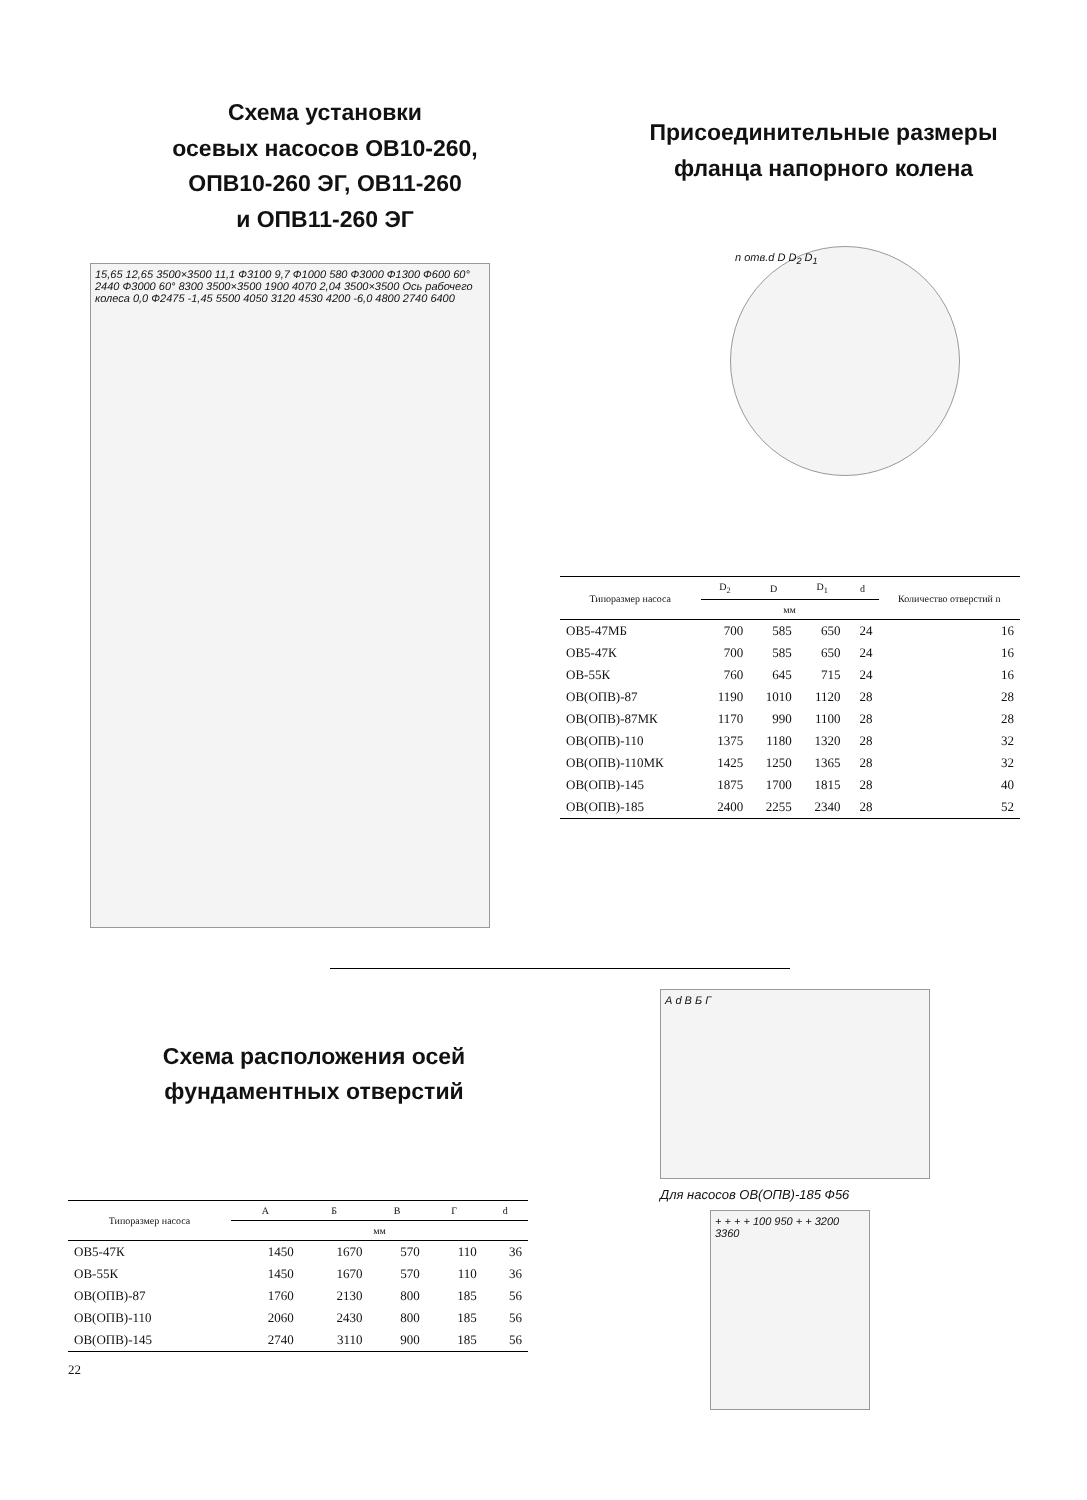Схема установки
осевых насосов ОВ10-260,
ОПВ10-260 ЭГ, ОВ11-260
и ОПВ11-260 ЭГ
15,65 12,65 3500×3500 11,1 Ф3100 9,7 Ф1000 580 Ф3000 Ф1300 Ф600 60° 2440 Ф3000 60° 8300 3500×3500 1900 4070 2,04 3500×3500 Ось рабочего колеса 0,0 Ф2475 -1,45 5500 4050 3120 4530 4200 -6,0 4800 2740 6400
Присоединительные размеры
фланца напорного колена
n отв.d D D<sub>2</sub> D<sub>1</sub>
| Типоразмер насоса | D<sub>2</sub> | D | D<sub>1</sub> | d | Количество отверстий n |
| --- | --- | --- | --- | --- | --- |
| | мм | | | | |
| ОВ5-47МБ | 700 | 585 | 650 | 24 | 16 |
| ОВ5-47К | 700 | 585 | 650 | 24 | 16 |
| ОВ-55К | 760 | 645 | 715 | 24 | 16 |
| ОВ(ОПВ)-87 | 1190 | 1010 | 1120 | 28 | 28 |
| ОВ(ОПВ)-87МК | 1170 | 990 | 1100 | 28 | 28 |
| ОВ(ОПВ)-110 | 1375 | 1180 | 1320 | 28 | 32 |
| ОВ(ОПВ)-110МК | 1425 | 1250 | 1365 | 28 | 32 |
| ОВ(ОПВ)-145 | 1875 | 1700 | 1815 | 28 | 40 |
| ОВ(ОПВ)-185 | 2400 | 2255 | 2340 | 28 | 52 |
Схема расположения осей
фундаментных отверстий
| Типоразмер насоса | А | Б | В | Г | d |
| --- | --- | --- | --- | --- | --- |
| | мм | | | | |
| ОВ5-47К | 1450 | 1670 | 570 | 110 | 36 |
| ОВ-55К | 1450 | 1670 | 570 | 110 | 36 |
| ОВ(ОПВ)-87 | 1760 | 2130 | 800 | 185 | 56 |
| ОВ(ОПВ)-110 | 2060 | 2430 | 800 | 185 | 56 |
| ОВ(ОПВ)-145 | 2740 | 3110 | 900 | 185 | 56 |
22
А d В Б Г
Для насосов ОВ(ОПВ)-185 Ф56
+ + + + 100 950 + + 3200 3360